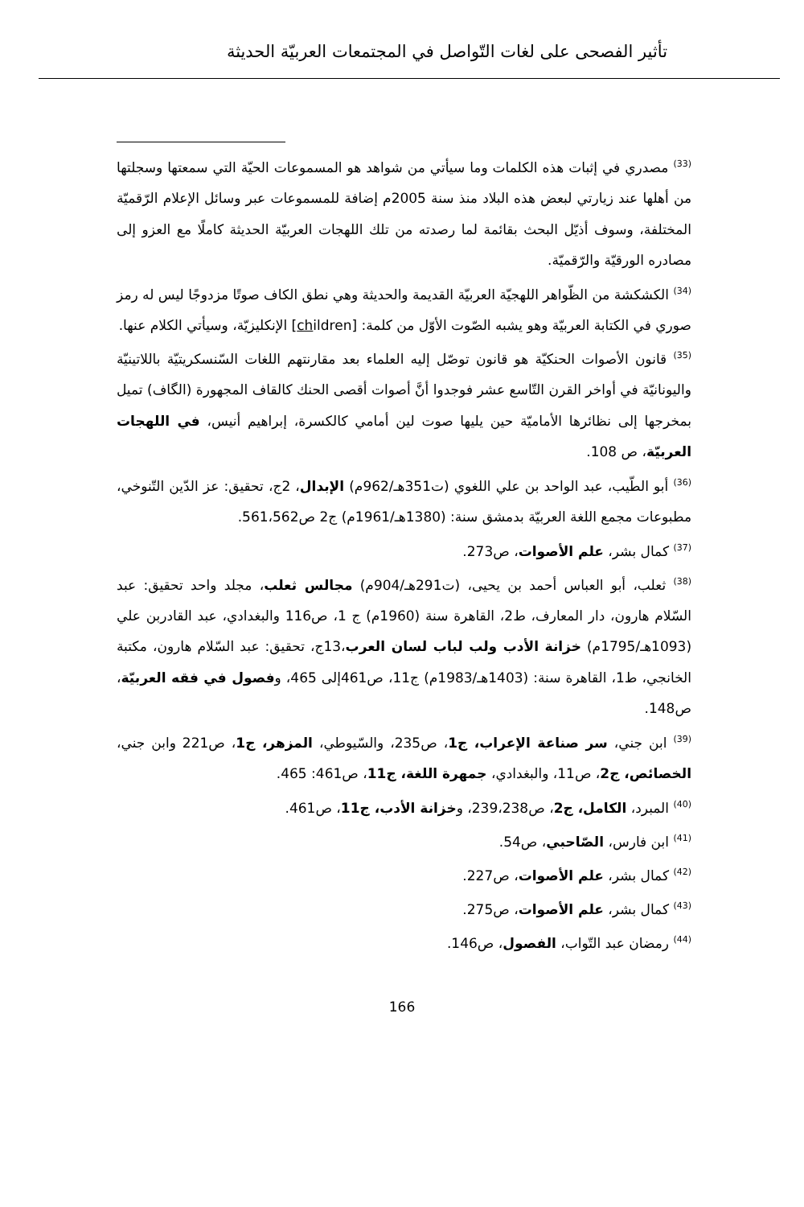تأثير الفصحى على لغات التّواصل في المجتمعات العربيّة الحديثة
<sup>(33)</sup> مصدري في إثبات هذه الكلمات وما سيأتي من شواهد هو المسموعات الحيّة التي سمعتها وسجلتها من أهلها عند زيارتي لبعض هذه البلاد منذ سنة 2005م إضافة للمسموعات عبر وسائل الإعلام الرّقميّة المختلفة، وسوف أذيّل البحث بقائمة لما رصدته من تلك اللهجات العربيّة الحديثة كاملًا مع العزو إلى مصادره الورقيّة والرّقميّة.
<sup>(34)</sup> الكشكشة من الظّواهر اللهجيّة العربيّة القديمة والحديثة وهي نطق الكاف صوتًا مزدوجًا ليس له رمز صوري في الكتابة العربيّة وهو يشبه الصّوت الأوّل من كلمة: [children] الإنكليزيّة، وسيأتي الكلام عنها.
<sup>(35)</sup> قانون الأصوات الحنكيّة هو قانون توصّل إليه العلماء بعد مقارنتهم اللغات السّنسكريتيّة باللاتينيّة واليونانيّة في أواخر القرن التّاسع عشر فوجدوا أنَّ أصوات أقصى الحنك كالقاف المجهورة (الگاف) تميل بمخرجها إلى نظائرها الأماميّة حين يليها صوت لين أمامي كالكسرة، إبراهيم أنيس، في اللهجات العربيّة، ص 108.
<sup>(36)</sup> أبو الطّيب، عبد الواحد بن علي اللغوي (ت351هـ/962م) الإبدال، 2ج، تحقيق: عز الدّين التّنوخي، مطبوعات مجمع اللغة العربيّة بدمشق سنة: (1380هـ/1961م) ج2 ص561،562.
<sup>(37)</sup> كمال بشر، علم الأصوات، ص273.
<sup>(38)</sup> ثعلب، أبو العباس أحمد بن يحيى، (ت291هـ/904م) مجالس ثعلب، مجلد واحد تحقيق: عبد السّلام هارون، دار المعارف، ط2، القاهرة سنة (1960م) ج 1، ص116 والبغدادي، عبد القادربن علي (1093هـ/1795م) خزانة الأدب ولب لباب لسان العرب،13ج، تحقيق: عبد السّلام هارون، مكتبة الخانجي، ط1، القاهرة سنة: (1403هـ/1983م) ج11، ص461إلى 465، وفصول في فقه العربيّة، ص148.
<sup>(39)</sup> ابن جني، سر صناعة الإعراب، ج1، ص235، والسّيوطي، المزهر، ج1، ص221 وابن جني، الخصائص، ج2، ص11، والبغدادي، جمهرة اللغة، ج11، ص461: 465.
<sup>(40)</sup> المبرد، الكامل، ج2، ص239،238، وخزانة الأدب، ج11، ص461.
<sup>(41)</sup> ابن فارس، الصّاحبي، ص54.
<sup>(42)</sup> كمال بشر، علم الأصوات، ص227.
<sup>(43)</sup> كمال بشر، علم الأصوات، ص275.
<sup>(44)</sup> رمضان عبد التّواب، الفصول، ص146.
166